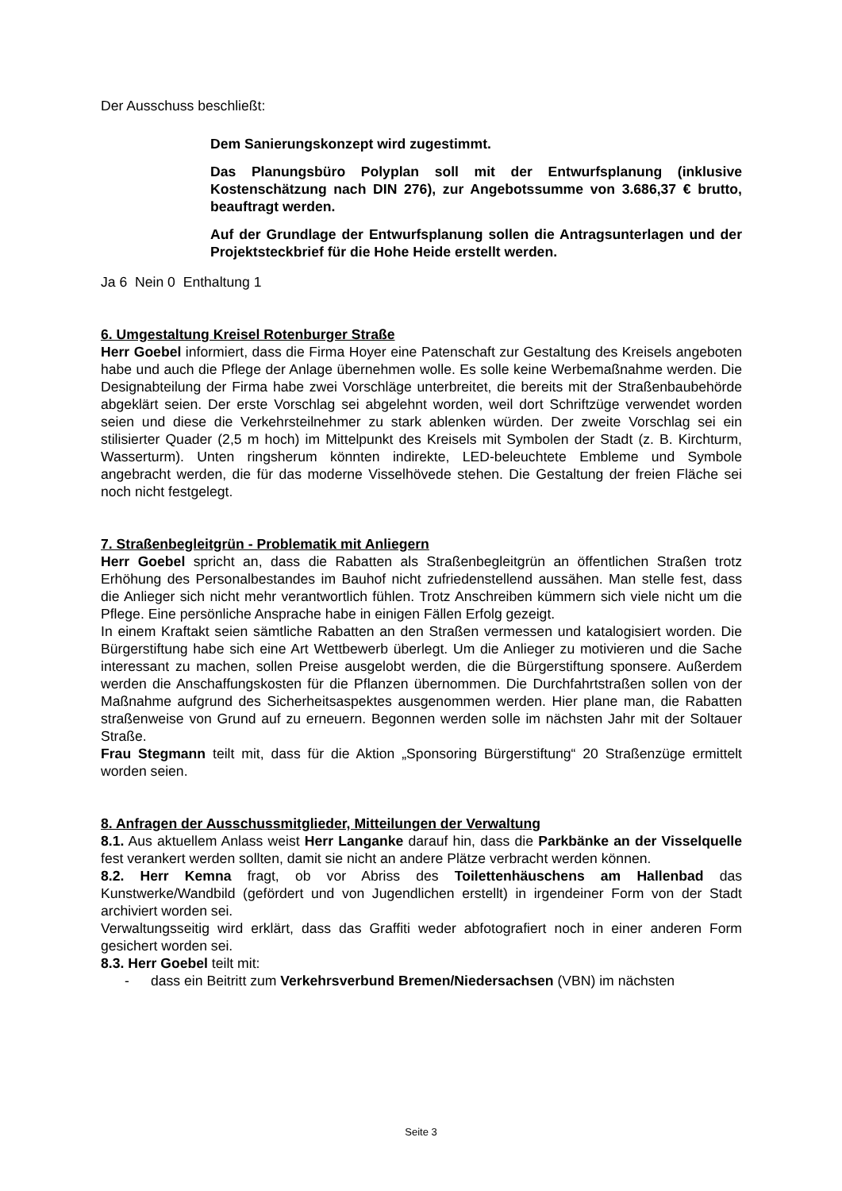Der Ausschuss beschließt:
Dem Sanierungskonzept wird zugestimmt.
Das Planungsbüro Polyplan soll mit der Entwurfsplanung (inklusive Kostenschätzung nach DIN 276), zur Angebotssumme von 3.686,37 € brutto, beauftragt werden.
Auf der Grundlage der Entwurfsplanung sollen die Antragsunterlagen und der Projektsteckbrief für die Hohe Heide erstellt werden.
Ja 6 Nein 0 Enthaltung 1
6. Umgestaltung Kreisel Rotenburger Straße
Herr Goebel informiert, dass die Firma Hoyer eine Patenschaft zur Gestaltung des Kreisels angeboten habe und auch die Pflege der Anlage übernehmen wolle. Es solle keine Werbemaßnahme werden. Die Designabteilung der Firma habe zwei Vorschläge unterbreitet, die bereits mit der Straßenbaubehörde abgeklärt seien. Der erste Vorschlag sei abgelehnt worden, weil dort Schriftzüge verwendet worden seien und diese die Verkehrsteilnehmer zu stark ablenken würden. Der zweite Vorschlag sei ein stilisierter Quader (2,5 m hoch) im Mittelpunkt des Kreisels mit Symbolen der Stadt (z. B. Kirchturm, Wasserturm). Unten ringsherum könnten indirekte, LED-beleuchtete Embleme und Symbole angebracht werden, die für das moderne Visselhövede stehen. Die Gestaltung der freien Fläche sei noch nicht festgelegt.
7. Straßenbegleitgrün - Problematik mit Anliegern
Herr Goebel spricht an, dass die Rabatten als Straßenbegleitgrün an öffentlichen Straßen trotz Erhöhung des Personalbestandes im Bauhof nicht zufriedenstellend aussähen. Man stelle fest, dass die Anlieger sich nicht mehr verantwortlich fühlen. Trotz Anschreiben kümmern sich viele nicht um die Pflege. Eine persönliche Ansprache habe in einigen Fällen Erfolg gezeigt.
In einem Kraftakt seien sämtliche Rabatten an den Straßen vermessen und katalogisiert worden. Die Bürgerstiftung habe sich eine Art Wettbewerb überlegt. Um die Anlieger zu motivieren und die Sache interessant zu machen, sollen Preise ausgelobt werden, die die Bürgerstiftung sponsere. Außerdem werden die Anschaffungskosten für die Pflanzen übernommen. Die Durchfahrtstraßen sollen von der Maßnahme aufgrund des Sicherheitsaspektes ausgenommen werden. Hier plane man, die Rabatten straßenweise von Grund auf zu erneuern. Begonnen werden solle im nächsten Jahr mit der Soltauer Straße.
Frau Stegmann teilt mit, dass für die Aktion „Sponsoring Bürgerstiftung“ 20 Straßenzüge ermittelt worden seien.
8. Anfragen der Ausschussmitglieder, Mitteilungen der Verwaltung
8.1. Aus aktuellem Anlass weist Herr Langanke darauf hin, dass die Parkbänke an der Visselquelle fest verankert werden sollten, damit sie nicht an andere Plätze verbracht werden können.
8.2. Herr Kemna fragt, ob vor Abriss des Toilettenhäuschens am Hallenbad das Kunstwerke/Wandbild (gefördert und von Jugendlichen erstellt) in irgendeiner Form von der Stadt archiviert worden sei.
Verwaltungsseitig wird erklärt, dass das Graffiti weder abfotografiert noch in einer anderen Form gesichert worden sei.
8.3. Herr Goebel teilt mit:
- dass ein Beitritt zum Verkehrsverbund Bremen/Niedersachsen (VBN) im nächsten
Seite 3